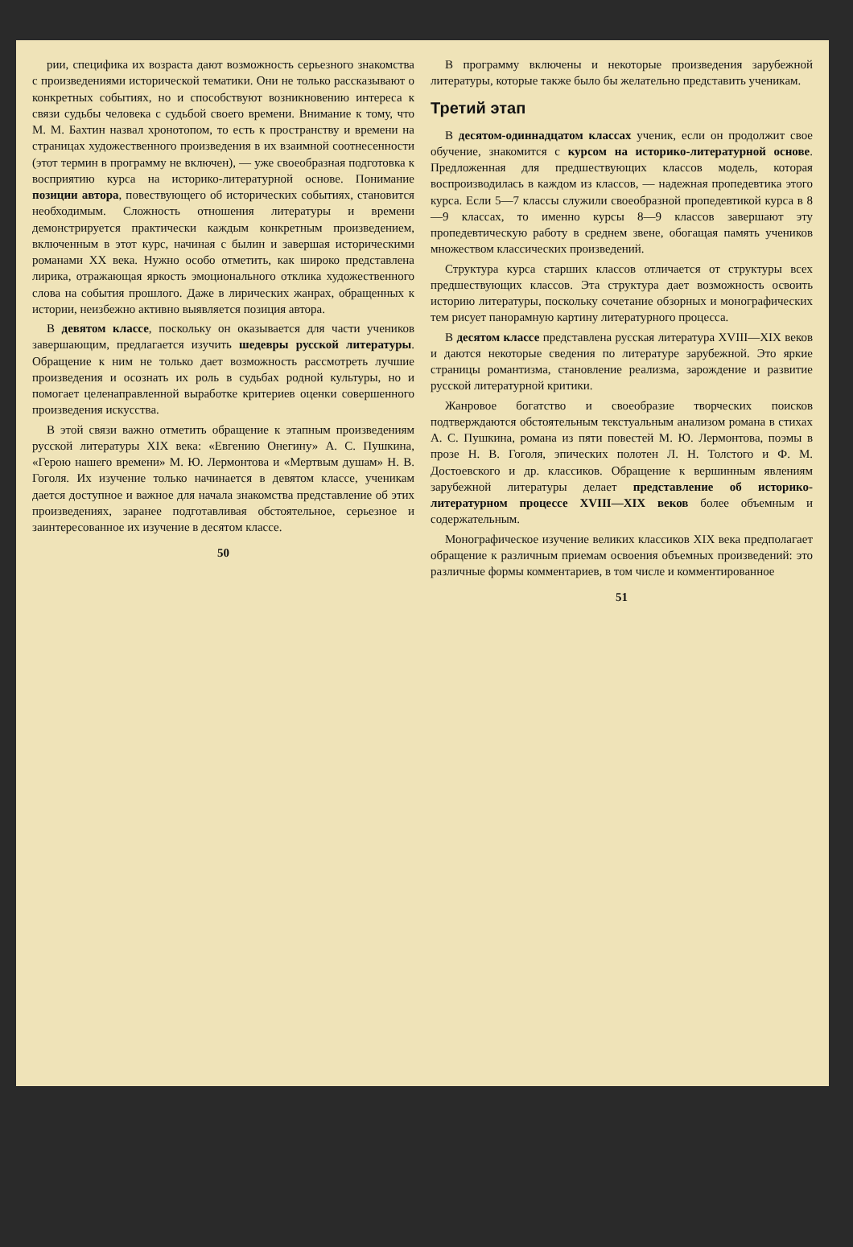рии, специфика их возраста дают возможность серьезного знакомства с произведениями исторической тематики. Они не только рассказывают о конкретных событиях, но и способствуют возникновению интереса к связи судьбы человека с судьбой своего времени. Внимание к тому, что М. М. Бахтин назвал хронотопом, то есть к пространству и времени на страницах художественного произведения в их взаимной соотнесенности (этот термин в программу не включен), — уже своеобразная подготовка к восприятию курса на историко-литературной основе. Понимание позиции автора, повествующего об исторических событиях, становится необходимым. Сложность отношения литературы и времени демонстрируется практически каждым конкретным произведением, включенным в этот курс, начиная с былин и завершая историческими романами XX века. Нужно особо отметить, как широко представлена лирика, отражающая яркость эмоционального отклика художественного слова на события прошлого. Даже в лирических жанрах, обращенных к истории, неизбежно активно выявляется позиция автора.
В девятом классе, поскольку он оказывается для части учеников завершающим, предлагается изучить шедевры русской литературы. Обращение к ним не только дает возможность рассмотреть лучшие произведения и осознать их роль в судьбах родной культуры, но и помогает целенаправленной выработке критериев оценки совершенного произведения искусства.
В этой связи важно отметить обращение к этапным произведениям русской литературы XIX века: «Евгению Онегину» А. С. Пушкина, «Герою нашего времени» М. Ю. Лермонтова и «Мертвым душам» Н. В. Гоголя. Их изучение только начинается в девятом классе, ученикам дается доступное и важное для начала знакомства представление об этих произведениях, заранее подготавливая обстоятельное, серьезное и заинтересованное их изучение в десятом классе.
50
В программу включены и некоторые произведения зарубежной литературы, которые также было бы желательно представить ученикам.
Третий этап
В десятом-одиннадцатом классах ученик, если он продолжит свое обучение, знакомится с курсом на историко-литературной основе. Предложенная для предшествующих классов модель, которая воспроизводилась в каждом из классов, — надежная пропедевтика этого курса. Если 5—7 классы служили своеобразной пропедевтикой курса в 8—9 классах, то именно курсы 8—9 классов завершают эту пропедевтическую работу в среднем звене, обогащая память учеников множеством классических произведений.
Структура курса старших классов отличается от структуры всех предшествующих классов. Эта структура дает возможность освоить историю литературы, поскольку сочетание обзорных и монографических тем рисует панорамную картину литературного процесса.
В десятом классе представлена русская литература XVIII—XIX веков и даются некоторые сведения по литературе зарубежной. Это яркие страницы романтизма, становление реализма, зарождение и развитие русской литературной критики.
Жанровое богатство и своеобразие творческих поисков подтверждаются обстоятельным текстуальным анализом романа в стихах А. С. Пушкина, романа из пяти повестей М. Ю. Лермонтова, поэмы в прозе Н. В. Гоголя, эпических полотен Л. Н. Толстого и Ф. М. Достоевского и др. классиков. Обращение к вершинным явлениям зарубежной литературы делает представление об историко-литературном процессе XVIII—XIX веков более объемным и содержательным.
Монографическое изучение великих классиков XIX века предполагает обращение к различным приемам освоения объемных произведений: это различные формы комментариев, в том числе и комментированное
51